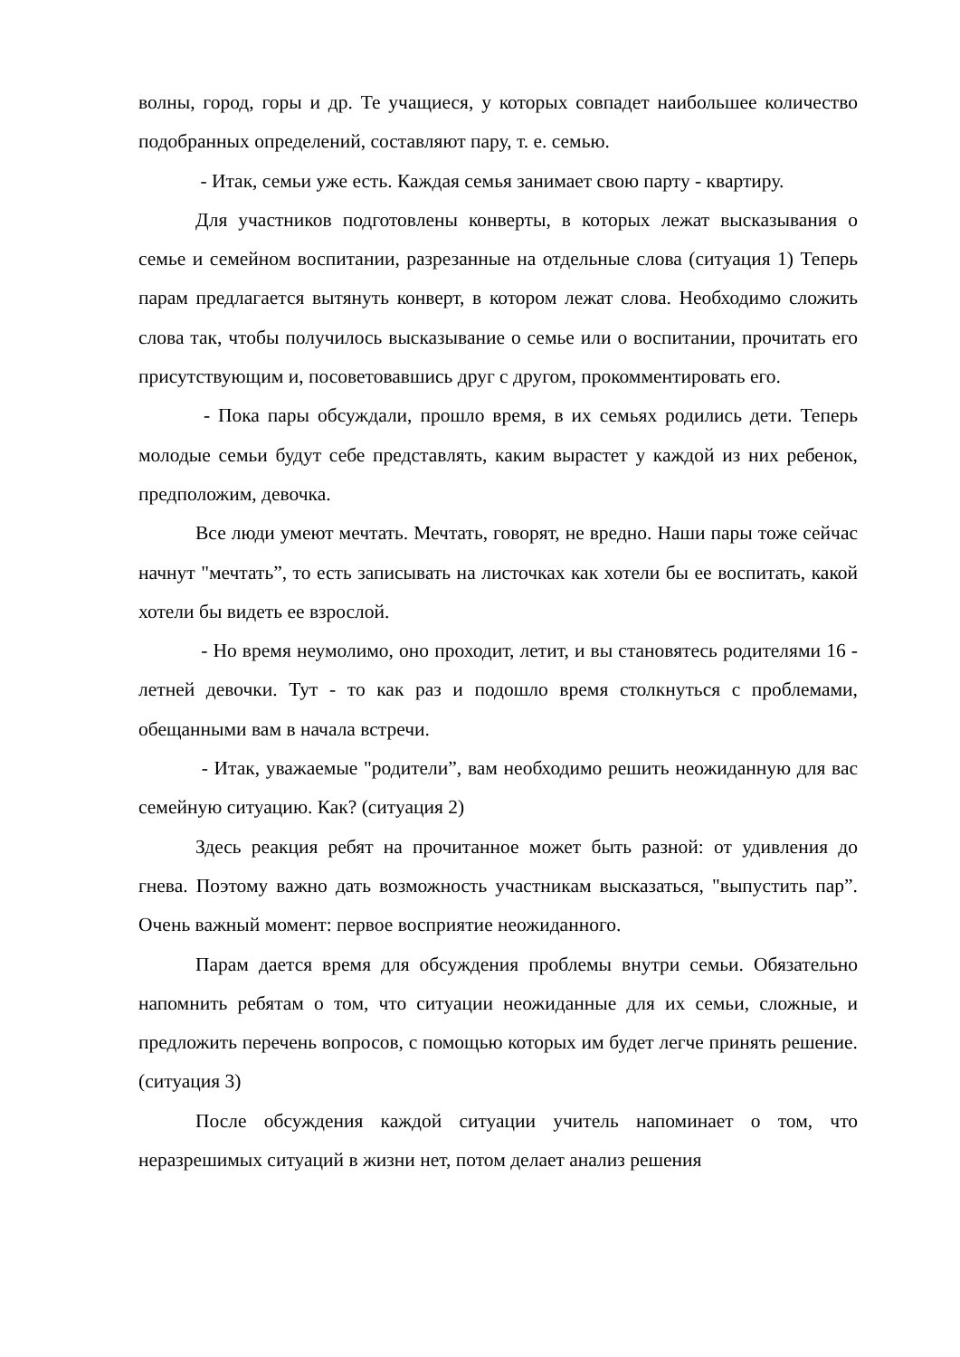волны, город, горы и др. Те учащиеся, у которых совпадет наибольшее количество подобранных определений, составляют пару, т. е. семью.
- Итак, семьи уже есть. Каждая семья занимает свою парту - квартиру.
Для участников подготовлены конверты, в которых лежат высказывания о семье и семейном воспитании, разрезанные на отдельные слова (ситуация 1) Теперь парам предлагается вытянуть конверт, в котором лежат слова. Необходимо сложить слова так, чтобы получилось высказывание о семье или о воспитании, прочитать его присутствующим и, посоветовавшись друг с другом, прокомментировать его.
- Пока пары обсуждали, прошло время, в их семьях родились дети. Теперь молодые семьи будут себе представлять, каким вырастет у каждой из них ребенок, предположим, девочка.
Все люди умеют мечтать. Мечтать, говорят, не вредно. Наши пары тоже сейчас начнут "мечтать”, то есть записывать на листочках как хотели бы ее воспитать, какой хотели бы видеть ее взрослой.
- Но время неумолимо, оно проходит, летит, и вы становятесь родителями 16 - летней девочки. Тут - то как раз и подошло время столкнуться с проблемами, обещанными вам в начала встречи.
- Итак, уважаемые "родители”, вам необходимо решить неожиданную для вас семейную ситуацию. Как? (ситуация 2)
Здесь реакция ребят на прочитанное может быть разной: от удивления до гнева. Поэтому важно дать возможность участникам высказаться, "выпустить пар”. Очень важный момент: первое восприятие неожиданного.
Парам дается время для обсуждения проблемы внутри семьи. Обязательно напомнить ребятам о том, что ситуации неожиданные для их семьи, сложные, и предложить перечень вопросов, с помощью которых им будет легче принять решение. (ситуация 3)
После обсуждения каждой ситуации учитель напоминает о том, что неразрешимых ситуаций в жизни нет, потом делает анализ решения